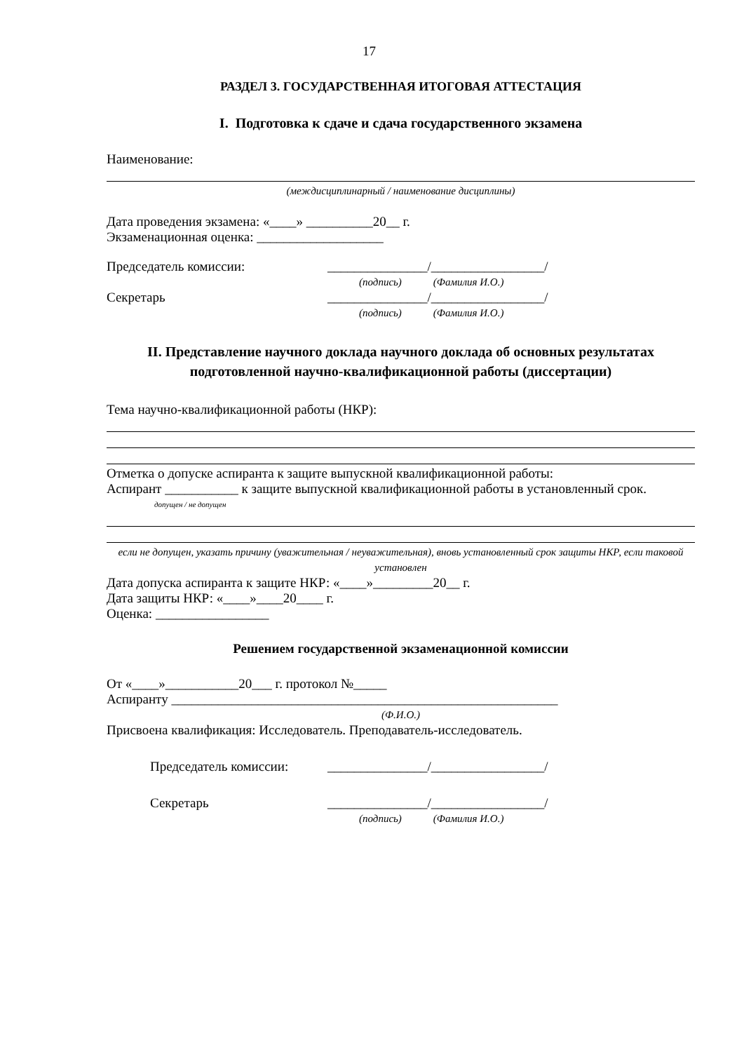17
РАЗДЕЛ 3. ГОСУДАРСТВЕННАЯ ИТОГОВАЯ АТТЕСТАЦИЯ
I. Подготовка к сдаче и сдача государственного экзамена
Наименование:
(междисциплинарный / наименование дисциплины)
Дата проведения экзамена: «____» __________20__ г.
Экзаменационная оценка: ___________________
Председатель комиссии: _______________/_________________/
(подпись) (Фамилия И.О.)
Секретарь _______________/_________________/
(подпись) (Фамилия И.О.)
II. Представление научного доклада научного доклада об основных результатах подготовленной научно-квалификационной работы (диссертации)
Тема научно-квалификационной работы (НКР):
Отметка о допуске аспиранта к защите выпускной квалификационной работы:
Аспирант ___________ к защите выпускной квалификационной работы в установленный срок.
допущен / не допущен
если не допущен, указать причину (уважительная / неуважительная), вновь установленный срок защиты НКР, если таковой установлен
Дата допуска аспиранта к защите НКР: «____»_________20__ г.
Дата защиты НКР: «____»____20____ г.
Оценка: _________________
Решением государственной экзаменационной комиссии
От «____»___________20___ г. протокол №_____
Аспиранту __________________________________________________________
(Ф.И.О.)
Присвоена квалификация: Исследователь. Преподаватель-исследователь.
Председатель комиссии: _______________/_________________/
Секретарь _______________/_________________/
(подпись) (Фамилия И.О.)